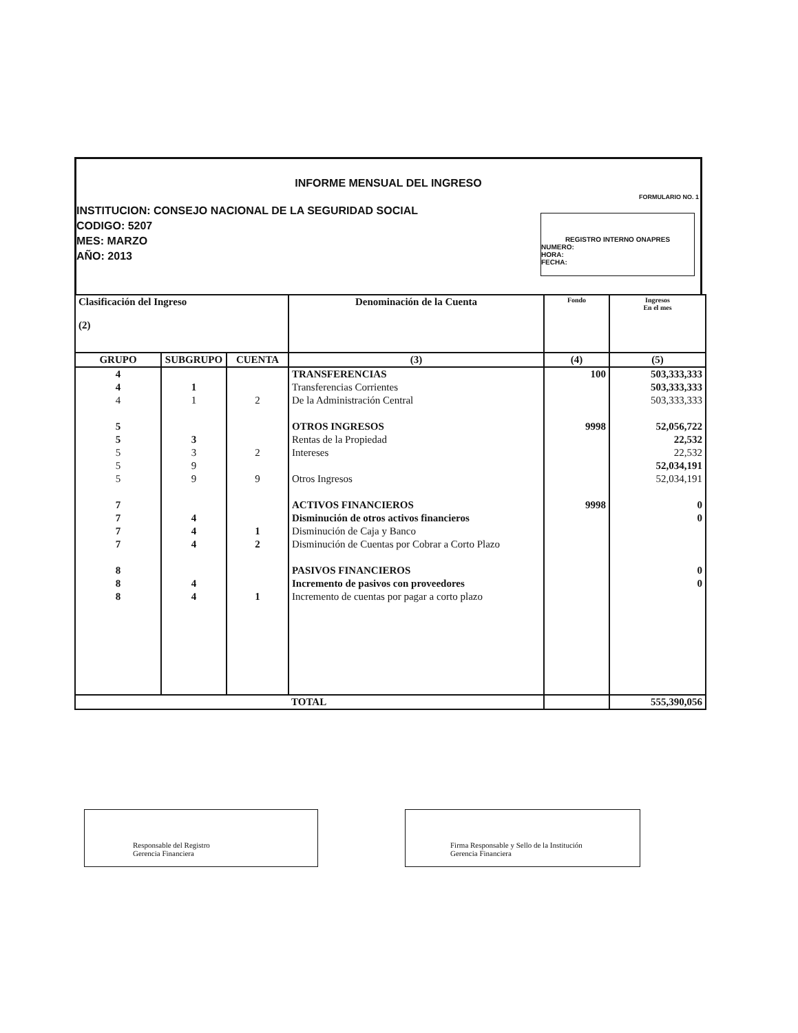INFORME MENSUAL DEL INGRESO
FORMULARIO NO. 1
INSTITUCION: CONSEJO NACIONAL DE LA SEGURIDAD SOCIAL
CODIGO: 5207
MES: MARZO
AÑO: 2013
REGISTRO INTERNO ONAPRES
NUMERO:
HORA:
FECHA:
| Clasificación del Ingreso (2) | | | Denominación de la Cuenta | Fondo | Ingresos En el mes |
| --- | --- | --- | --- | --- | --- |
| GRUPO | SUBGRUPO | CUENTA | (3) | (4) | (5) |
| 4 | | | TRANSFERENCIAS | 100 | 503,333,333 |
| 4 | 1 | | Transferencias Corrientes | | 503,333,333 |
| 4 | 1 | 2 | De la Administración Central | | 503,333,333 |
| 5 | | | OTROS INGRESOS | 9998 | 52,056,722 |
| 5 | 3 | | Rentas de la Propiedad | | 22,532 |
| 5 | 3 | 2 | Intereses | | 22,532 |
| 5 | 9 | | | | 52,034,191 |
| 5 | 9 | 9 | Otros Ingresos | | 52,034,191 |
| 7 | | | ACTIVOS FINANCIEROS | 9998 | 0 |
| 7 | 4 | | Disminución de otros activos financieros | | 0 |
| 7 | 4 | 1 | Disminución de Caja y Banco | | |
| 7 | 4 | 2 | Disminución de Cuentas por Cobrar a Corto Plazo | | |
| 8 | | | PASIVOS FINANCIEROS | | 0 |
| 8 | 4 | | Incremento de pasivos con proveedores | | 0 |
| 8 | 4 | 1 | Incremento de cuentas por pagar a corto plazo | | |
| | | | TOTAL | | 555,390,056 |
Responsable del Registro
Gerencia Financiera
Firma Responsable y Sello de la Institución
Gerencia Financiera